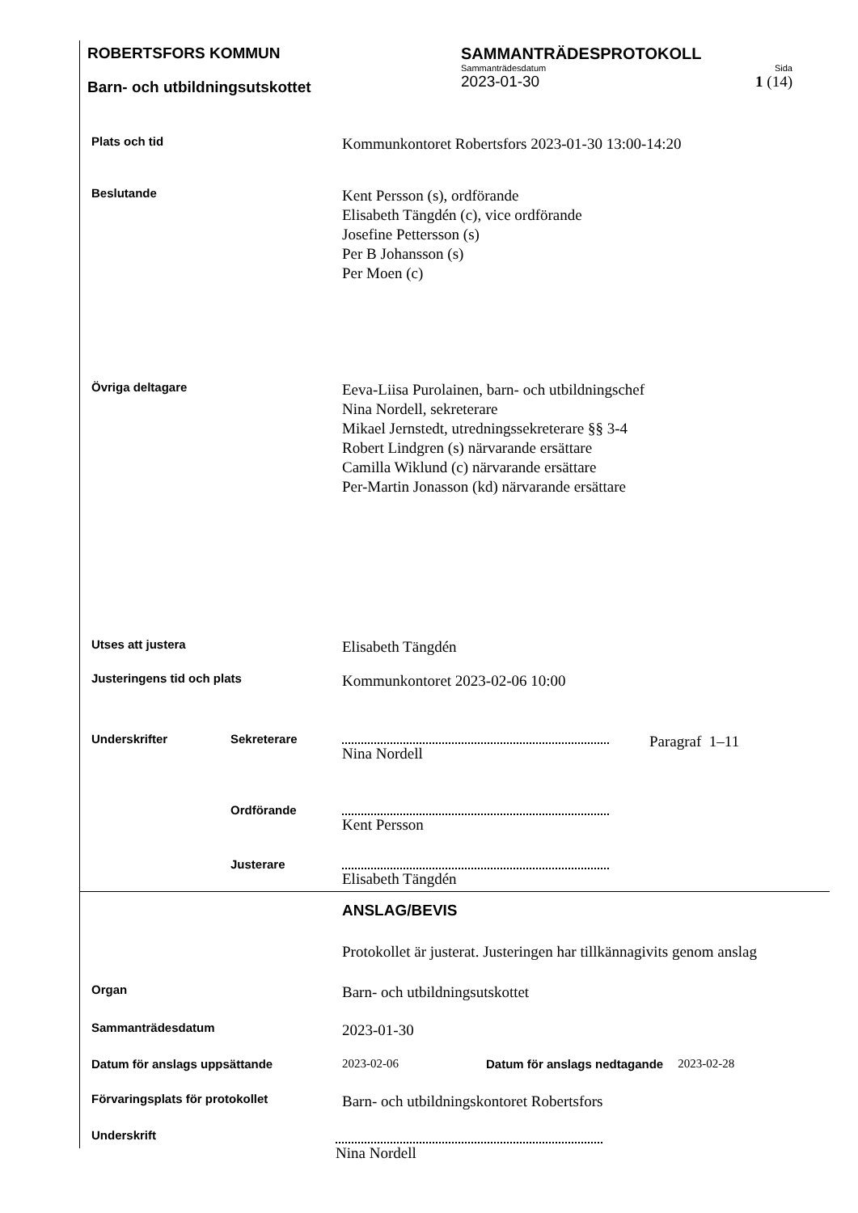ROBERTSFORS KOMMUN
Barn- och utbildningsutskottet
SAMMANTRÄDESPROTOKOLL
Sammanträdesdatum Sida
2023-01-30 1 (14)
Plats och tid
Kommunkontoret Robertsfors 2023-01-30 13:00-14:20
Beslutande
Kent Persson (s), ordförande
Elisabeth Tängdén (c), vice ordförande
Josefine Pettersson (s)
Per B Johansson (s)
Per Moen (c)
Övriga deltagare
Eeva-Liisa Purolainen, barn- och utbildningschef
Nina Nordell, sekreterare
Mikael Jernstedt, utredningssekreterare §§ 3-4
Robert Lindgren (s) närvarande ersättare
Camilla Wiklund (c) närvarande ersättare
Per-Martin Jonasson (kd) närvarande ersättare
Utses att justera
Elisabeth Tängdén
Justeringens tid och plats
Kommunkontoret 2023-02-06 10:00
Underskrifter Sekreterare
Nina Nordell Paragraf 1–11
Ordförande
Kent Persson
Justerare
Elisabeth Tängdén
ANSLAG/BEVIS
Protokollet är justerat. Justeringen har tillkännagivits genom anslag
Organ
Barn- och utbildningsutskottet
Sammanträdesdatum
2023-01-30
Datum för anslags uppsättande 2023-02-06 Datum för anslags nedtagande 2023-02-28
Förvaringsplats för protokollet
Barn- och utbildningskontoret Robertsfors
Underskrift
Nina Nordell